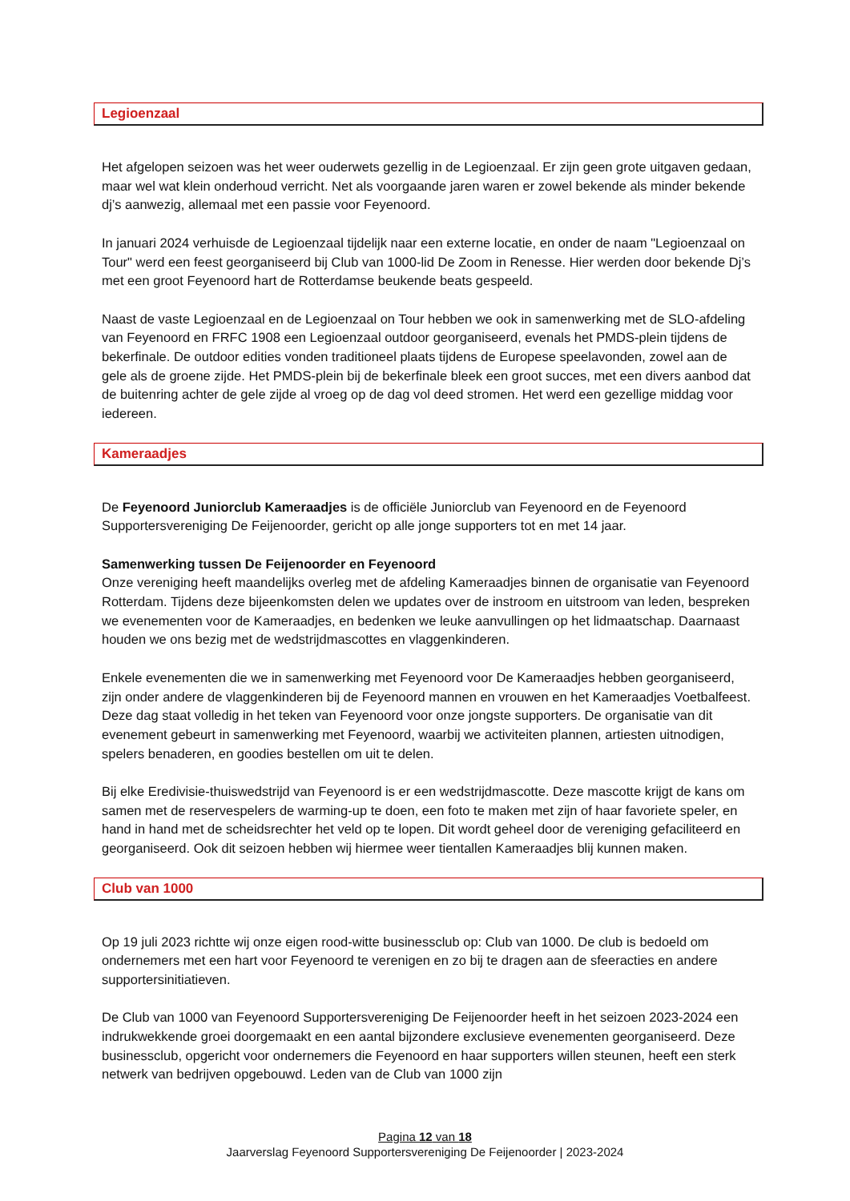Legioenzaal
Het afgelopen seizoen was het weer ouderwets gezellig in de Legioenzaal. Er zijn geen grote uitgaven gedaan, maar wel wat klein onderhoud verricht. Net als voorgaande jaren waren er zowel bekende als minder bekende dj’s aanwezig, allemaal met een passie voor Feyenoord.
In januari 2024 verhuisde de Legioenzaal tijdelijk naar een externe locatie, en onder de naam "Legioenzaal on Tour" werd een feest georganiseerd bij Club van 1000-lid De Zoom in Renesse. Hier werden door bekende Dj’s met een groot Feyenoord hart de Rotterdamse beukende beats gespeeld.
Naast de vaste Legioenzaal en de Legioenzaal on Tour hebben we ook in samenwerking met de SLO-afdeling van Feyenoord en FRFC 1908 een Legioenzaal outdoor georganiseerd, evenals het PMDS-plein tijdens de bekerfinale. De outdoor edities vonden traditioneel plaats tijdens de Europese speelavonden, zowel aan de gele als de groene zijde. Het PMDS-plein bij de bekerfinale bleek een groot succes, met een divers aanbod dat de buitenring achter de gele zijde al vroeg op de dag vol deed stromen. Het werd een gezellige middag voor iedereen.
Kameraadjes
De Feyenoord Juniorclub Kameraadjes is de officiële Juniorclub van Feyenoord en de Feyenoord Supportersvereniging De Feijenoorder, gericht op alle jonge supporters tot en met 14 jaar.
Samenwerking tussen De Feijenoorder en Feyenoord
Onze vereniging heeft maandelijks overleg met de afdeling Kameraadjes binnen de organisatie van Feyenoord Rotterdam. Tijdens deze bijeenkomsten delen we updates over de instroom en uitstroom van leden, bespreken we evenementen voor de Kameraadjes, en bedenken we leuke aanvullingen op het lidmaatschap. Daarnaast houden we ons bezig met de wedstrijdmascottes en vlaggenkinderen.
Enkele evenementen die we in samenwerking met Feyenoord voor De Kameraadjes hebben georganiseerd, zijn onder andere de vlaggenkinderen bij de Feyenoord mannen en vrouwen en het Kameraadjes Voetbalfeest. Deze dag staat volledig in het teken van Feyenoord voor onze jongste supporters. De organisatie van dit evenement gebeurt in samenwerking met Feyenoord, waarbij we activiteiten plannen, artiesten uitnodigen, spelers benaderen, en goodies bestellen om uit te delen.
Bij elke Eredivisie-thuiswedstrijd van Feyenoord is er een wedstrijdmascotte. Deze mascotte krijgt de kans om samen met de reservespelers de warming-up te doen, een foto te maken met zijn of haar favoriete speler, en hand in hand met de scheidsrechter het veld op te lopen. Dit wordt geheel door de vereniging gefaciliteerd en georganiseerd. Ook dit seizoen hebben wij hiermee weer tientallen Kameraadjes blij kunnen maken.
Club van 1000
Op 19 juli 2023 richtte wij onze eigen rood-witte businessclub op: Club van 1000. De club is bedoeld om ondernemers met een hart voor Feyenoord te verenigen en zo bij te dragen aan de sfeeracties en andere supportersinitiatieven.
De Club van 1000 van Feyenoord Supportersvereniging De Feijenoorder heeft in het seizoen 2023-2024 een indrukwekkende groei doorgemaakt en een aantal bijzondere exclusieve evenementen georganiseerd. Deze businessclub, opgericht voor ondernemers die Feyenoord en haar supporters willen steunen, heeft een sterk netwerk van bedrijven opgebouwd. Leden van de Club van 1000 zijn
Pagina 12 van 18
Jaarverslag Feyenoord Supportersvereniging De Feijenoorder | 2023-2024